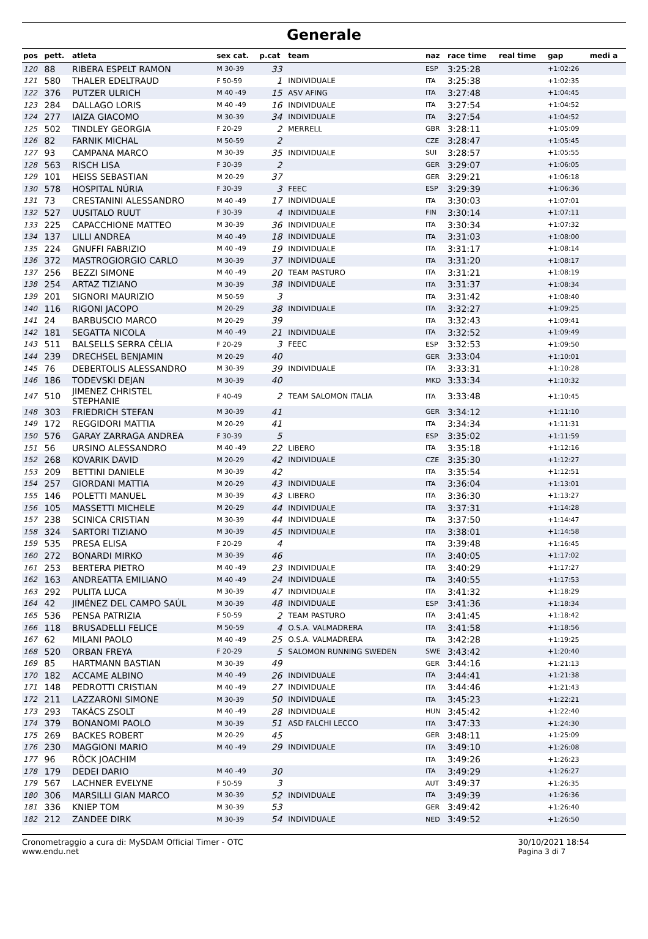Generale
| pos | pett. | atleta | sex cat. | p.cat | team | naz | race time | real time | gap | medi a |
| --- | --- | --- | --- | --- | --- | --- | --- | --- | --- | --- |
| 120 | 88 | RIBERA ESPELT RAMON | M 30-39 | 33 | | ESP | 3:25:28 | | +1:02:26 | |
| 121 | 580 | THALER EDELTRAUD | F 50-59 | 1 | INDIVIDUALE | ITA | 3:25:38 | | +1:02:35 | |
| 122 | 376 | PUTZER ULRICH | M 40 -49 | 15 | ASV AFING | ITA | 3:27:48 | | +1:04:45 | |
| 123 | 284 | DALLAGO LORIS | M 40 -49 | 16 | INDIVIDUALE | ITA | 3:27:54 | | +1:04:52 | |
| 124 | 277 | IAIZA GIACOMO | M 30-39 | 34 | INDIVIDUALE | ITA | 3:27:54 | | +1:04:52 | |
| 125 | 502 | TINDLEY GEORGIA | F 20-29 | 2 | MERRELL | GBR | 3:28:11 | | +1:05:09 | |
| 126 | 82 | FARNIK MICHAL | M 50-59 | 2 | | CZE | 3:28:47 | | +1:05:45 | |
| 127 | 93 | CAMPANA MARCO | M 30-39 | 35 | INDIVIDUALE | SUI | 3:28:57 | | +1:05:55 | |
| 128 | 563 | RISCH LISA | F 30-39 | 2 | | GER | 3:29:07 | | +1:06:05 | |
| 129 | 101 | HEISS SEBASTIAN | M 20-29 | 37 | | GER | 3:29:21 | | +1:06:18 | |
| 130 | 578 | HOSPITAL NÚRIA | F 30-39 | 3 | FEEC | ESP | 3:29:39 | | +1:06:36 | |
| 131 | 73 | CRESTANINI ALESSANDRO | M 40 -49 | 17 | INDIVIDUALE | ITA | 3:30:03 | | +1:07:01 | |
| 132 | 527 | UUSITALO RUUT | F 30-39 | 4 | INDIVIDUALE | FIN | 3:30:14 | | +1:07:11 | |
| 133 | 225 | CAPACCHIONE MATTEO | M 30-39 | 36 | INDIVIDUALE | ITA | 3:30:34 | | +1:07:32 | |
| 134 | 137 | LILLI ANDREA | M 40 -49 | 18 | INDIVIDUALE | ITA | 3:31:03 | | +1:08:00 | |
| 135 | 224 | GNUFFI FABRIZIO | M 40 -49 | 19 | INDIVIDUALE | ITA | 3:31:17 | | +1:08:14 | |
| 136 | 372 | MASTROGIORGIO CARLO | M 30-39 | 37 | INDIVIDUALE | ITA | 3:31:20 | | +1:08:17 | |
| 137 | 256 | BEZZI SIMONE | M 40 -49 | 20 | TEAM PASTURO | ITA | 3:31:21 | | +1:08:19 | |
| 138 | 254 | ARTAZ TIZIANO | M 30-39 | 38 | INDIVIDUALE | ITA | 3:31:37 | | +1:08:34 | |
| 139 | 201 | SIGNORI MAURIZIO | M 50-59 | 3 | | ITA | 3:31:42 | | +1:08:40 | |
| 140 | 116 | RIGONI JACOPO | M 20-29 | 38 | INDIVIDUALE | ITA | 3:32:27 | | +1:09:25 | |
| 141 | 24 | BARBUSCIO MARCO | M 20-29 | 39 | | ITA | 3:32:43 | | +1:09:41 | |
| 142 | 181 | SEGATTA NICOLA | M 40 -49 | 21 | INDIVIDUALE | ITA | 3:32:52 | | +1:09:49 | |
| 143 | 511 | BALSELLS SERRA CÈLIA | F 20-29 | 3 | FEEC | ESP | 3:32:53 | | +1:09:50 | |
| 144 | 239 | DRECHSEL BENJAMIN | M 20-29 | 40 | | GER | 3:33:04 | | +1:10:01 | |
| 145 | 76 | DEBERTOLIS ALESSANDRO | M 30-39 | 39 | INDIVIDUALE | ITA | 3:33:31 | | +1:10:28 | |
| 146 | 186 | TODEVSKI DEJAN | M 30-39 | 40 | | MKD | 3:33:34 | | +1:10:32 | |
| 147 | 510 | JIMENEZ CHRISTEL STEPHANIE | F 40-49 | 2 | TEAM SALOMON ITALIA | ITA | 3:33:48 | | +1:10:45 | |
| 148 | 303 | FRIEDRICH STEFAN | M 30-39 | 41 | | GER | 3:34:12 | | +1:11:10 | |
| 149 | 172 | REGGIDORI MATTIA | M 20-29 | 41 | | ITA | 3:34:34 | | +1:11:31 | |
| 150 | 576 | GARAY ZARRAGA ANDREA | F 30-39 | 5 | | ESP | 3:35:02 | | +1:11:59 | |
| 151 | 56 | URSINO ALESSANDRO | M 40 -49 | 22 | LIBERO | ITA | 3:35:18 | | +1:12:16 | |
| 152 | 268 | KOVARIK DAVID | M 20-29 | 42 | INDIVIDUALE | CZE | 3:35:30 | | +1:12:27 | |
| 153 | 209 | BETTINI DANIELE | M 30-39 | 42 | | ITA | 3:35:54 | | +1:12:51 | |
| 154 | 257 | GIORDANI MATTIA | M 20-29 | 43 | INDIVIDUALE | ITA | 3:36:04 | | +1:13:01 | |
| 155 | 146 | POLETTI MANUEL | M 30-39 | 43 | LIBERO | ITA | 3:36:30 | | +1:13:27 | |
| 156 | 105 | MASSETTI MICHELE | M 20-29 | 44 | INDIVIDUALE | ITA | 3:37:31 | | +1:14:28 | |
| 157 | 238 | SCINICA CRISTIAN | M 30-39 | 44 | INDIVIDUALE | ITA | 3:37:50 | | +1:14:47 | |
| 158 | 324 | SARTORI TIZIANO | M 30-39 | 45 | INDIVIDUALE | ITA | 3:38:01 | | +1:14:58 | |
| 159 | 535 | PRESA ELISA | F 20-29 | 4 | | ITA | 3:39:48 | | +1:16:45 | |
| 160 | 272 | BONARDI MIRKO | M 30-39 | 46 | | ITA | 3:40:05 | | +1:17:02 | |
| 161 | 253 | BERTERA PIETRO | M 40 -49 | 23 | INDIVIDUALE | ITA | 3:40:29 | | +1:17:27 | |
| 162 | 163 | ANDREATTA EMILIANO | M 40 -49 | 24 | INDIVIDUALE | ITA | 3:40:55 | | +1:17:53 | |
| 163 | 292 | PULITA LUCA | M 30-39 | 47 | INDIVIDUALE | ITA | 3:41:32 | | +1:18:29 | |
| 164 | 42 | JIMÉNEZ DEL CAMPO SAÚL | M 30-39 | 48 | INDIVIDUALE | ESP | 3:41:36 | | +1:18:34 | |
| 165 | 536 | PENSA PATRIZIA | F 50-59 | 2 | TEAM PASTURO | ITA | 3:41:45 | | +1:18:42 | |
| 166 | 118 | BRUSADELLI FELICE | M 50-59 | 4 | O.S.A. VALMADRERA | ITA | 3:41:58 | | +1:18:56 | |
| 167 | 62 | MILANI PAOLO | M 40 -49 | 25 | O.S.A. VALMADRERA | ITA | 3:42:28 | | +1:19:25 | |
| 168 | 520 | ORBAN FREYA | F 20-29 | 5 | SALOMON RUNNING SWEDEN | SWE | 3:43:42 | | +1:20:40 | |
| 169 | 85 | HARTMANN BASTIAN | M 30-39 | 49 | | GER | 3:44:16 | | +1:21:13 | |
| 170 | 182 | ACCAME ALBINO | M 40 -49 | 26 | INDIVIDUALE | ITA | 3:44:41 | | +1:21:38 | |
| 171 | 148 | PEDROTTI CRISTIAN | M 40 -49 | 27 | INDIVIDUALE | ITA | 3:44:46 | | +1:21:43 | |
| 172 | 211 | LAZZARONI SIMONE | M 30-39 | 50 | INDIVIDUALE | ITA | 3:45:23 | | +1:22:21 | |
| 173 | 293 | TAKÁCS ZSOLT | M 40 -49 | 28 | INDIVIDUALE | HUN | 3:45:42 | | +1:22:40 | |
| 174 | 379 | BONANOMI PAOLO | M 30-39 | 51 | ASD FALCHI LECCO | ITA | 3:47:33 | | +1:24:30 | |
| 175 | 269 | BACKES ROBERT | M 20-29 | 45 | | GER | 3:48:11 | | +1:25:09 | |
| 176 | 230 | MAGGIONI MARIO | M 40 -49 | 29 | INDIVIDUALE | ITA | 3:49:10 | | +1:26:08 | |
| 177 | 96 | RÖCK JOACHIM | | | | ITA | 3:49:26 | | +1:26:23 | |
| 178 | 179 | DEDEI DARIO | M 40 -49 | 30 | | ITA | 3:49:29 | | +1:26:27 | |
| 179 | 567 | LACHNER EVELYNE | F 50-59 | 3 | | AUT | 3:49:37 | | +1:26:35 | |
| 180 | 306 | MARSILLI GIAN MARCO | M 30-39 | 52 | INDIVIDUALE | ITA | 3:49:39 | | +1:26:36 | |
| 181 | 336 | KNIEP TOM | M 30-39 | 53 | | GER | 3:49:42 | | +1:26:40 | |
| 182 | 212 | ZANDEE DIRK | M 30-39 | 54 | INDIVIDUALE | NED | 3:49:52 | | +1:26:50 | |
Cronometraggio a cura di: MySDAM Official Timer - OTC
www.endu.net
30/10/2021 18:54
Pagina 3 di 7